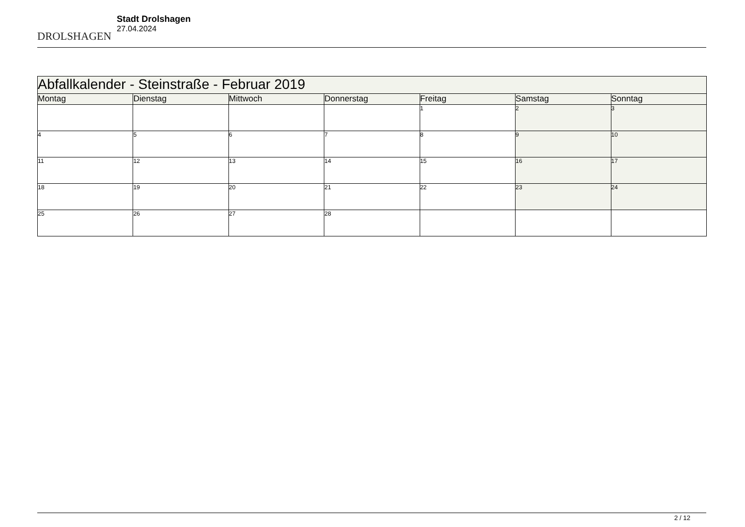DROLSHAGEN
Stadt Drolshagen
27.04.2024
| Abfallkalender - Steinstraße - Februar 2019 | | | | | | |
| --- | --- | --- | --- | --- | --- | --- |
| Montag | Dienstag | Mittwoch | Donnerstag | Freitag | Samstag | Sonntag |
| | | | | 1 | 2 | 3 |
| 4 | 5 | 6 | 7 | 8 | 9 | 10 |
| 11 | 12 | 13 | 14 | 15 | 16 | 17 |
| 18 | 19 | 20 | 21 | 22 | 23 | 24 |
| 25 | 26 | 27 | 28 | | | |
2 / 12